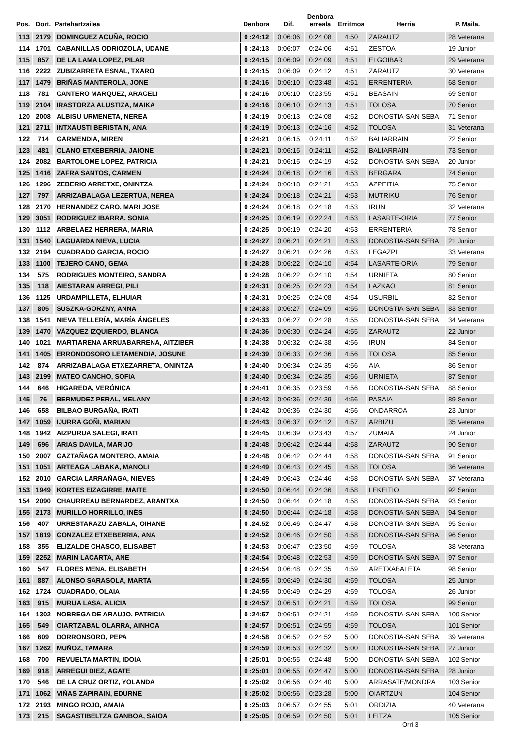| Pos. | Dort. | Partehartzailea | Denbora | Dif. | Denbora erreala | Erritmoa | Herria | P. Maila. |
| --- | --- | --- | --- | --- | --- | --- | --- | --- |
| 113 | 2179 | DOMINGUEZ ACUÑA, ROCIO | 0 :24:12 | 0:06:06 | 0:24:08 | 4:50 | ZARAUTZ | 28 Veterana |
| 114 | 1701 | CABANILLAS ODRIOZOLA, UDANE | 0 :24:13 | 0:06:07 | 0:24:06 | 4:51 | ZESTOA | 19 Junior |
| 115 | 857 | DE LA LAMA LOPEZ, PILAR | 0 :24:15 | 0:06:09 | 0:24:09 | 4:51 | ELGOIBAR | 29 Veterana |
| 116 | 2222 | ZUBIZARRETA ESNAL, TXARO | 0 :24:15 | 0:06:09 | 0:24:12 | 4:51 | ZARAUTZ | 30 Veterana |
| 117 | 1479 | BRIÑAS MANTEROLA, JONE | 0 :24:16 | 0:06:10 | 0:23:48 | 4:51 | ERRENTERIA | 68 Senior |
| 118 | 781 | CANTERO MARQUEZ, ARACELI | 0 :24:16 | 0:06:10 | 0:23:55 | 4:51 | BEASAIN | 69 Senior |
| 119 | 2104 | IRASTORZA ALUSTIZA, MAIKA | 0 :24:16 | 0:06:10 | 0:24:13 | 4:51 | TOLOSA | 70 Senior |
| 120 | 2008 | ALBISU URMENETA, NEREA | 0 :24:19 | 0:06:13 | 0:24:08 | 4:52 | DONOSTIA-SAN SEBA | 71 Senior |
| 121 | 2711 | INTXAUSTI BERISTAIN, ANA | 0 :24:19 | 0:06:13 | 0:24:16 | 4:52 | TOLOSA | 31 Veterana |
| 122 | 714 | GARMENDIA, MIREN | 0 :24:21 | 0:06:15 | 0:24:11 | 4:52 | BALIARRAIN | 72 Senior |
| 123 | 481 | OLANO ETXEBERRIA, JAIONE | 0 :24:21 | 0:06:15 | 0:24:11 | 4:52 | BALIARRAIN | 73 Senior |
| 124 | 2082 | BARTOLOME LOPEZ, PATRICIA | 0 :24:21 | 0:06:15 | 0:24:19 | 4:52 | DONOSTIA-SAN SEBA | 20 Junior |
| 125 | 1416 | ZAFRA SANTOS, CARMEN | 0 :24:24 | 0:06:18 | 0:24:16 | 4:53 | BERGARA | 74 Senior |
| 126 | 1296 | ZEBERIO ARRETXE, ONINTZA | 0 :24:24 | 0:06:18 | 0:24:21 | 4:53 | AZPEITIA | 75 Senior |
| 127 | 797 | ARRIZABALAGA LEZERTUA, NEREA | 0 :24:24 | 0:06:18 | 0:24:21 | 4:53 | MUTRIKU | 76 Senior |
| 128 | 2170 | HERNANDEZ CARO, MARI JOSE | 0 :24:24 | 0:06:18 | 0:24:18 | 4:53 | IRUN | 32 Veterana |
| 129 | 3051 | RODRIGUEZ IBARRA, SONIA | 0 :24:25 | 0:06:19 | 0:22:24 | 4:53 | LASARTE-ORIA | 77 Senior |
| 130 | 1112 | ARBELAEZ HERRERA, MARIA | 0 :24:25 | 0:06:19 | 0:24:20 | 4:53 | ERRENTERIA | 78 Senior |
| 131 | 1540 | LAGUARDA NIEVA, LUCIA | 0 :24:27 | 0:06:21 | 0:24:21 | 4:53 | DONOSTIA-SAN SEBA | 21 Junior |
| 132 | 2194 | CUADRADO GARCIA, ROCIO | 0 :24:27 | 0:06:21 | 0:24:26 | 4:53 | LEGAZPI | 33 Veterana |
| 133 | 1100 | TEJERO CANO, GEMA | 0 :24:28 | 0:06:22 | 0:24:10 | 4:54 | LASARTE-ORIA | 79 Senior |
| 134 | 575 | RODRIGUES MONTEIRO, SANDRA | 0 :24:28 | 0:06:22 | 0:24:10 | 4:54 | URNIETA | 80 Senior |
| 135 | 118 | AIESTARAN ARREGI, PILI | 0 :24:31 | 0:06:25 | 0:24:23 | 4:54 | LAZKAO | 81 Senior |
| 136 | 1125 | URDAMPILLETA, ELHUIAR | 0 :24:31 | 0:06:25 | 0:24:08 | 4:54 | USURBIL | 82 Senior |
| 137 | 805 | SUSZKA-GORZNY, ANNA | 0 :24:33 | 0:06:27 | 0:24:09 | 4:55 | DONOSTIA-SAN SEBA | 83 Senior |
| 138 | 1541 | NIEVA TELLERÍA, MARÍA ÁNGELES | 0 :24:33 | 0:06:27 | 0:24:28 | 4:55 | DONOSTIA-SAN SEBA | 34 Veterana |
| 139 | 1470 | VÁZQUEZ IZQUIERDO, BLANCA | 0 :24:36 | 0:06:30 | 0:24:24 | 4:55 | ZARAUTZ | 22 Junior |
| 140 | 1021 | MARTIARENA ARRUABARRENA, AITZIBER | 0 :24:38 | 0:06:32 | 0:24:38 | 4:56 | IRUN | 84 Senior |
| 141 | 1405 | ERRONDOSORO LETAMENDIA, JOSUNE | 0 :24:39 | 0:06:33 | 0:24:36 | 4:56 | TOLOSA | 85 Senior |
| 142 | 874 | ARRIZABALAGA ETXEZARRETA, ONINTZA | 0 :24:40 | 0:06:34 | 0:24:35 | 4:56 | AIA | 86 Senior |
| 143 | 2199 | MATEO CANCHO, SOFIA | 0 :24:40 | 0:06:34 | 0:24:35 | 4:56 | URNIETA | 87 Senior |
| 144 | 646 | HIGAREDA, VERÓNICA | 0 :24:41 | 0:06:35 | 0:23:59 | 4:56 | DONOSTIA-SAN SEBA | 88 Senior |
| 145 | 76 | BERMUDEZ PERAL, MELANY | 0 :24:42 | 0:06:36 | 0:24:39 | 4:56 | PASAIA | 89 Senior |
| 146 | 658 | BILBAO BURGAÑA, IRATI | 0 :24:42 | 0:06:36 | 0:24:30 | 4:56 | ONDARROA | 23 Junior |
| 147 | 1059 | IJURRA GOÑI, MARIAN | 0 :24:43 | 0:06:37 | 0:24:12 | 4:57 | ARBIZU | 35 Veterana |
| 148 | 1942 | AIZPURUA SALEGI, IRATI | 0 :24:45 | 0:06:39 | 0:23:43 | 4:57 | ZUMAIA | 24 Junior |
| 149 | 696 | ARIAS DAVILA, MARIJO | 0 :24:48 | 0:06:42 | 0:24:44 | 4:58 | ZARAUTZ | 90 Senior |
| 150 | 2007 | GAZTAÑAGA MONTERO, AMAIA | 0 :24:48 | 0:06:42 | 0:24:44 | 4:58 | DONOSTIA-SAN SEBA | 91 Senior |
| 151 | 1051 | ARTEAGA LABAKA, MANOLI | 0 :24:49 | 0:06:43 | 0:24:45 | 4:58 | TOLOSA | 36 Veterana |
| 152 | 2010 | GARCIA LARRAÑAGA, NIEVES | 0 :24:49 | 0:06:43 | 0:24:46 | 4:58 | DONOSTIA-SAN SEBA | 37 Veterana |
| 153 | 1949 | KORTES EIZAGIRRE, MAITE | 0 :24:50 | 0:06:44 | 0:24:36 | 4:58 | LEKEITIO | 92 Senior |
| 154 | 2090 | CHAURREAU BERNARDEZ, ARANTXA | 0 :24:50 | 0:06:44 | 0:24:18 | 4:58 | DONOSTIA-SAN SEBA | 93 Senior |
| 155 | 2173 | MURILLO HORRILLO, INÉS | 0 :24:50 | 0:06:44 | 0:24:18 | 4:58 | DONOSTIA-SAN SEBA | 94 Senior |
| 156 | 407 | URRESTARAZU ZABALA, OIHANE | 0 :24:52 | 0:06:46 | 0:24:47 | 4:58 | DONOSTIA-SAN SEBA | 95 Senior |
| 157 | 1819 | GONZALEZ ETXEBERRIA, ANA | 0 :24:52 | 0:06:46 | 0:24:50 | 4:58 | DONOSTIA-SAN SEBA | 96 Senior |
| 158 | 355 | ELIZALDE CHASCO, ELISABET | 0 :24:53 | 0:06:47 | 0:23:50 | 4:59 | TOLOSA | 38 Veterana |
| 159 | 2252 | MARIN LACARTA, ANE | 0 :24:54 | 0:06:48 | 0:22:53 | 4:59 | DONOSTIA-SAN SEBA | 97 Senior |
| 160 | 547 | FLORES MENA, ELISABETH | 0 :24:54 | 0:06:48 | 0:24:35 | 4:59 | ARETXABALETA | 98 Senior |
| 161 | 887 | ALONSO SARASOLA, MARTA | 0 :24:55 | 0:06:49 | 0:24:30 | 4:59 | TOLOSA | 25 Junior |
| 162 | 1724 | CUADRADO, OLAIA | 0 :24:55 | 0:06:49 | 0:24:29 | 4:59 | TOLOSA | 26 Junior |
| 163 | 915 | MURUA LASA, ALICIA | 0 :24:57 | 0:06:51 | 0:24:21 | 4:59 | TOLOSA | 99 Senior |
| 164 | 1302 | NOBREGA DE ARAUJO, PATRICIA | 0 :24:57 | 0:06:51 | 0:24:21 | 4:59 | DONOSTIA-SAN SEBA | 100 Senior |
| 165 | 549 | OIARTZABAL OLARRA, AINHOA | 0 :24:57 | 0:06:51 | 0:24:55 | 4:59 | TOLOSA | 101 Senior |
| 166 | 609 | DORRONSORO, PEPA | 0 :24:58 | 0:06:52 | 0:24:52 | 5:00 | DONOSTIA-SAN SEBA | 39 Veterana |
| 167 | 1262 | MUÑOZ, TAMARA | 0 :24:59 | 0:06:53 | 0:24:32 | 5:00 | DONOSTIA-SAN SEBA | 27 Junior |
| 168 | 700 | REVUELTA MARTIN, IDOIA | 0 :25:01 | 0:06:55 | 0:24:48 | 5:00 | DONOSTIA-SAN SEBA | 102 Senior |
| 169 | 918 | ARREGUI DIEZ, AGATE | 0 :25:01 | 0:06:55 | 0:24:47 | 5:00 | DONOSTIA-SAN SEBA | 28 Junior |
| 170 | 546 | DE LA CRUZ ORTIZ, YOLANDA | 0 :25:02 | 0:06:56 | 0:24:40 | 5:00 | ARRASATE/MONDRA | 103 Senior |
| 171 | 1062 | VIÑAS ZAPIRAIN, EDURNE | 0 :25:02 | 0:06:56 | 0:23:28 | 5:00 | OIARTZUN | 104 Senior |
| 172 | 2193 | MINGO ROJO, AMAIA | 0 :25:03 | 0:06:57 | 0:24:55 | 5:01 | ORDIZIA | 40 Veterana |
| 173 | 215 | SAGASTIBELTZA GANBOA, SAIOA | 0 :25:05 | 0:06:59 | 0:24:50 | 5:01 | LEITZA | 105 Senior |
Orri 3